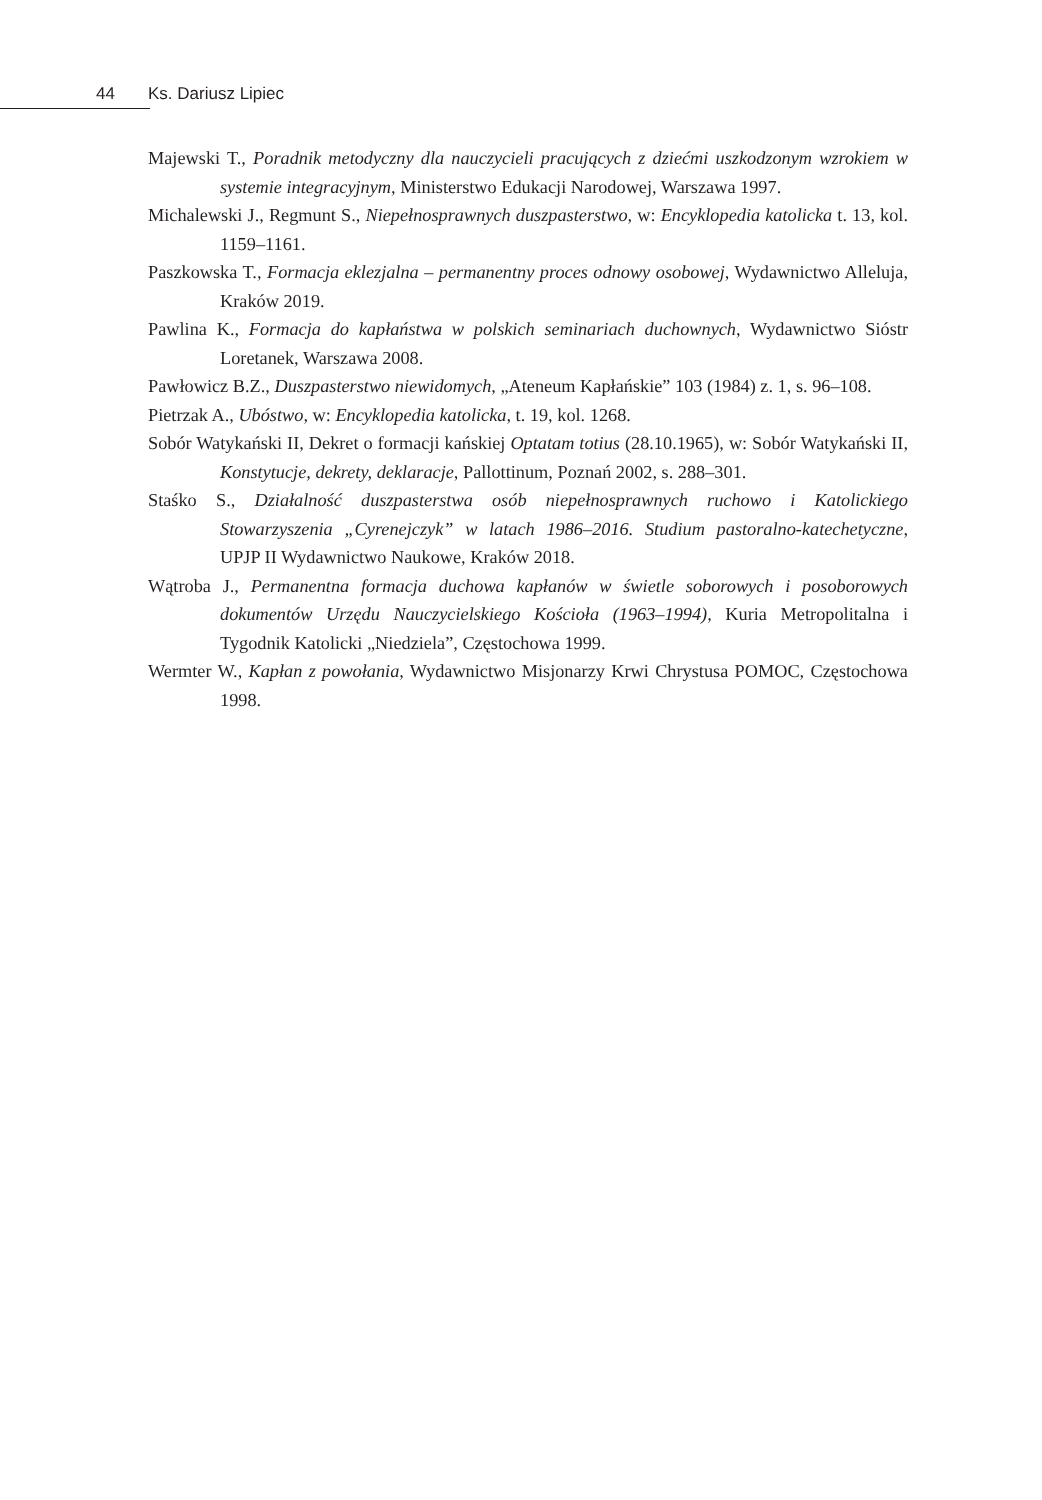44 Ks. Dariusz Lipiec
Majewski T., Poradnik metodyczny dla nauczycieli pracujących z dziećmi uszkodzonym wzrokiem w systemie integracyjnym, Ministerstwo Edukacji Narodowej, Warszawa 1997.
Michalewski J., Regmunt S., Niepełnosprawnych duszpasterstwo, w: Encyklopedia katolicka t. 13, kol. 1159–1161.
Paszkowska T., Formacja eklezjalna – permanentny proces odnowy osobowej, Wydawnictwo Alleluja, Kraków 2019.
Pawlina K., Formacja do kapłaństwa w polskich seminariach duchownych, Wydawnictwo Sióstr Loretanek, Warszawa 2008.
Pawłowicz B.Z., Duszpasterstwo niewidomych, „Ateneum Kapłańskie” 103 (1984) z. 1, s. 96–108.
Pietrzak A., Ubóstwo, w: Encyklopedia katolicka, t. 19, kol. 1268.
Sobór Watykański II, Dekret o formacji kańskiej Optatam totius (28.10.1965), w: Sobór Watykański II, Konstytucje, dekrety, deklaracje, Pallottinum, Poznań 2002, s. 288–301.
Staśko S., Działalność duszpasterstwa osób niepełnosprawnych ruchowo i Katolickiego Stowarzyszenia „Cyrenejczyk” w latach 1986–2016. Studium pastoralno-katechetyczne, UPJP II Wydawnictwo Naukowe, Kraków 2018.
Wątroba J., Permanentna formacja duchowa kapłanów w świetle soborowych i posoborowych dokumentów Urzędu Nauczycielskiego Kościoła (1963–1994), Kuria Metropolitalna i Tygodnik Katolicki „Niedziela”, Częstochowa 1999.
Wermter W., Kapłan z powołania, Wydawnictwo Misjonarzy Krwi Chrystusa POMOC, Częstochowa 1998.